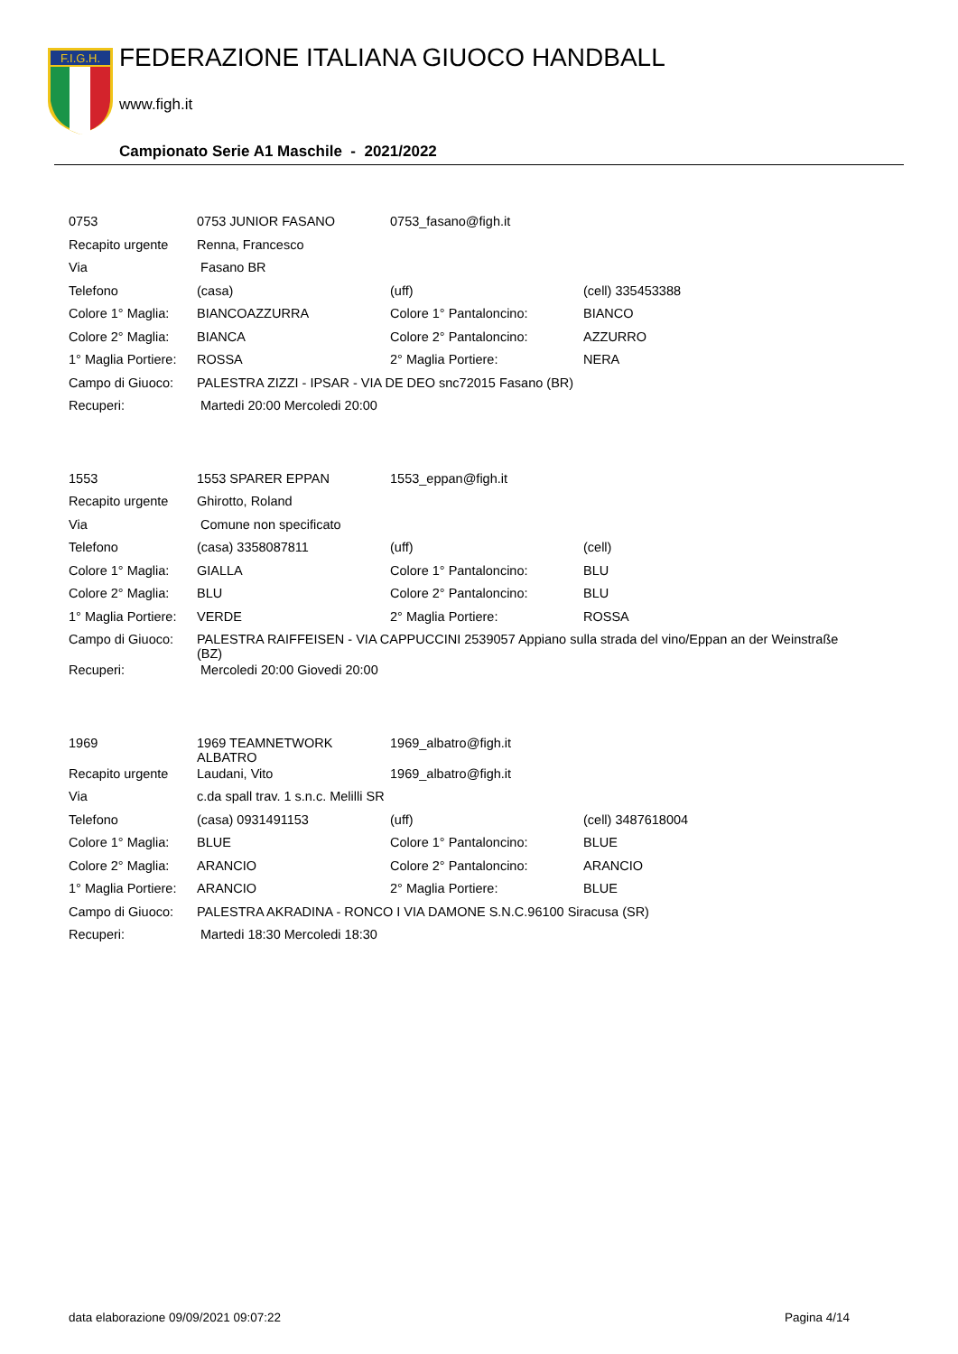F.I.G.H.
FEDERAZIONE ITALIANA GIUOCO HANDBALL
www.figh.it
Campionato Serie A1 Maschile - 2021/2022
| 0753 | 0753 JUNIOR FASANO | 0753_fasano@figh.it | |
| Recapito urgente | Renna, Francesco | | |
| Via | Fasano BR | | |
| Telefono | (casa) | (uff) | (cell) 335453388 |
| Colore 1° Maglia: | BIANCOAZZURRA | Colore 1° Pantaloncino: | BIANCO |
| Colore 2° Maglia: | BIANCA | Colore 2° Pantaloncino: | AZZURRO |
| 1° Maglia Portiere: | ROSSA | 2° Maglia Portiere: | NERA |
| Campo di Giuoco: | PALESTRA ZIZZI - IPSAR - VIA DE DEO snc72015 Fasano (BR) | | |
| Recuperi: | Martedi 20:00 Mercoledi 20:00 | | |
| 1553 | 1553 SPARER EPPAN | 1553_eppan@figh.it | |
| Recapito urgente | Ghirotto, Roland | | |
| Via | Comune non specificato | | |
| Telefono | (casa) 3358087811 | (uff) | (cell) |
| Colore 1° Maglia: | GIALLA | Colore 1° Pantaloncino: | BLU |
| Colore 2° Maglia: | BLU | Colore 2° Pantaloncino: | BLU |
| 1° Maglia Portiere: | VERDE | 2° Maglia Portiere: | ROSSA |
| Campo di Giuoco: | PALESTRA RAIFFEISEN - VIA CAPPUCCINI 2539057 Appiano sulla strada del vino/Eppan an der Weinstraße (BZ) | | |
| Recuperi: | Mercoledi 20:00 Giovedi 20:00 | | |
| 1969 | 1969 TEAMNETWORK ALBATRO | 1969_albatro@figh.it | |
| Recapito urgente | Laudani, Vito | 1969_albatro@figh.it | |
| Via | c.da spall trav. 1 s.n.c. Melilli SR | | |
| Telefono | (casa) 0931491153 | (uff) | (cell) 3487618004 |
| Colore 1° Maglia: | BLUE | Colore 1° Pantaloncino: | BLUE |
| Colore 2° Maglia: | ARANCIO | Colore 2° Pantaloncino: | ARANCIO |
| 1° Maglia Portiere: | ARANCIO | 2° Maglia Portiere: | BLUE |
| Campo di Giuoco: | PALESTRA AKRADINA - RONCO I VIA DAMONE S.N.C.96100 Siracusa (SR) | | |
| Recuperi: | Martedi 18:30 Mercoledi 18:30 | | |
data elaborazione 09/09/2021 09:07:22 Pagina 4/14